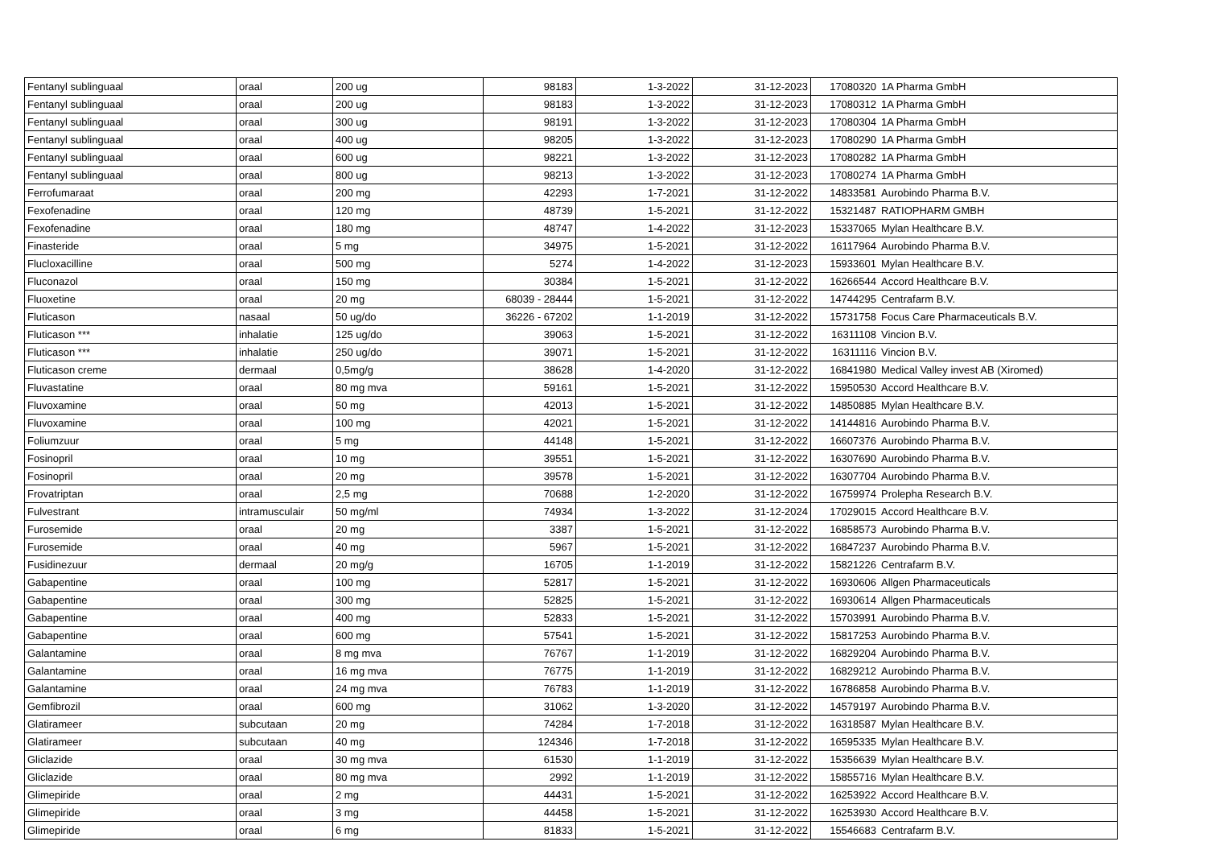| Fentanyl sublinguaal | oraal | 200 ug | 98183 | 1-3-2022 | 31-12-2023 | 17080320 | 1A Pharma GmbH |
| Fentanyl sublinguaal | oraal | 200 ug | 98183 | 1-3-2022 | 31-12-2023 | 17080312 | 1A Pharma GmbH |
| Fentanyl sublinguaal | oraal | 300 ug | 98191 | 1-3-2022 | 31-12-2023 | 17080304 | 1A Pharma GmbH |
| Fentanyl sublinguaal | oraal | 400 ug | 98205 | 1-3-2022 | 31-12-2023 | 17080290 | 1A Pharma GmbH |
| Fentanyl sublinguaal | oraal | 600 ug | 98221 | 1-3-2022 | 31-12-2023 | 17080282 | 1A Pharma GmbH |
| Fentanyl sublinguaal | oraal | 800 ug | 98213 | 1-3-2022 | 31-12-2023 | 17080274 | 1A Pharma GmbH |
| Ferrofumaraat | oraal | 200 mg | 42293 | 1-7-2021 | 31-12-2022 | 14833581 | Aurobindo Pharma B.V. |
| Fexofenadine | oraal | 120 mg | 48739 | 1-5-2021 | 31-12-2022 | 15321487 | RATIOPHARM GMBH |
| Fexofenadine | oraal | 180 mg | 48747 | 1-4-2022 | 31-12-2023 | 15337065 | Mylan Healthcare B.V. |
| Finasteride | oraal | 5 mg | 34975 | 1-5-2021 | 31-12-2022 | 16117964 | Aurobindo Pharma B.V. |
| Flucloxacilline | oraal | 500 mg | 5274 | 1-4-2022 | 31-12-2023 | 15933601 | Mylan Healthcare B.V. |
| Fluconazol | oraal | 150 mg | 30384 | 1-5-2021 | 31-12-2022 | 16266544 | Accord Healthcare B.V. |
| Fluoxetine | oraal | 20 mg | 68039 - 28444 | 1-5-2021 | 31-12-2022 | 14744295 | Centrafarm B.V. |
| Fluticason | nasaal | 50 ug/do | 36226 - 67202 | 1-1-2019 | 31-12-2022 | 15731758 | Focus Care Pharmaceuticals B.V. |
| Fluticason *** | inhalatie | 125 ug/do | 39063 | 1-5-2021 | 31-12-2022 | 16311108 | Vincion B.V. |
| Fluticason *** | inhalatie | 250 ug/do | 39071 | 1-5-2021 | 31-12-2022 | 16311116 | Vincion B.V. |
| Fluticason creme | dermaal | 0,5mg/g | 38628 | 1-4-2020 | 31-12-2022 | 16841980 | Medical Valley invest AB (Xiromed) |
| Fluvastatine | oraal | 80 mg mva | 59161 | 1-5-2021 | 31-12-2022 | 15950530 | Accord Healthcare B.V. |
| Fluvoxamine | oraal | 50 mg | 42013 | 1-5-2021 | 31-12-2022 | 14850885 | Mylan Healthcare B.V. |
| Fluvoxamine | oraal | 100 mg | 42021 | 1-5-2021 | 31-12-2022 | 14144816 | Aurobindo Pharma B.V. |
| Foliumzuur | oraal | 5 mg | 44148 | 1-5-2021 | 31-12-2022 | 16607376 | Aurobindo Pharma B.V. |
| Fosinopril | oraal | 10 mg | 39551 | 1-5-2021 | 31-12-2022 | 16307690 | Aurobindo Pharma B.V. |
| Fosinopril | oraal | 20 mg | 39578 | 1-5-2021 | 31-12-2022 | 16307704 | Aurobindo Pharma B.V. |
| Frovatriptan | oraal | 2,5 mg | 70688 | 1-2-2020 | 31-12-2022 | 16759974 | Prolepha Research B.V. |
| Fulvestrant | intramusculair | 50 mg/ml | 74934 | 1-3-2022 | 31-12-2024 | 17029015 | Accord Healthcare B.V. |
| Furosemide | oraal | 20 mg | 3387 | 1-5-2021 | 31-12-2022 | 16858573 | Aurobindo Pharma B.V. |
| Furosemide | oraal | 40 mg | 5967 | 1-5-2021 | 31-12-2022 | 16847237 | Aurobindo Pharma B.V. |
| Fusidinezuur | dermaal | 20 mg/g | 16705 | 1-1-2019 | 31-12-2022 | 15821226 | Centrafarm B.V. |
| Gabapentine | oraal | 100 mg | 52817 | 1-5-2021 | 31-12-2022 | 16930606 | Allgen Pharmaceuticals |
| Gabapentine | oraal | 300 mg | 52825 | 1-5-2021 | 31-12-2022 | 16930614 | Allgen Pharmaceuticals |
| Gabapentine | oraal | 400 mg | 52833 | 1-5-2021 | 31-12-2022 | 15703991 | Aurobindo Pharma B.V. |
| Gabapentine | oraal | 600 mg | 57541 | 1-5-2021 | 31-12-2022 | 15817253 | Aurobindo Pharma B.V. |
| Galantamine | oraal | 8 mg mva | 76767 | 1-1-2019 | 31-12-2022 | 16829204 | Aurobindo Pharma B.V. |
| Galantamine | oraal | 16 mg mva | 76775 | 1-1-2019 | 31-12-2022 | 16829212 | Aurobindo Pharma B.V. |
| Galantamine | oraal | 24 mg mva | 76783 | 1-1-2019 | 31-12-2022 | 16786858 | Aurobindo Pharma B.V. |
| Gemfibrozil | oraal | 600 mg | 31062 | 1-3-2020 | 31-12-2022 | 14579197 | Aurobindo Pharma B.V. |
| Glatirameer | subcutaan | 20 mg | 74284 | 1-7-2018 | 31-12-2022 | 16318587 | Mylan Healthcare B.V. |
| Glatirameer | subcutaan | 40 mg | 124346 | 1-7-2018 | 31-12-2022 | 16595335 | Mylan Healthcare B.V. |
| Gliclazide | oraal | 30 mg mva | 61530 | 1-1-2019 | 31-12-2022 | 15356639 | Mylan Healthcare B.V. |
| Gliclazide | oraal | 80 mg mva | 2992 | 1-1-2019 | 31-12-2022 | 15855716 | Mylan Healthcare B.V. |
| Glimepiride | oraal | 2 mg | 44431 | 1-5-2021 | 31-12-2022 | 16253922 | Accord Healthcare B.V. |
| Glimepiride | oraal | 3 mg | 44458 | 1-5-2021 | 31-12-2022 | 16253930 | Accord Healthcare B.V. |
| Glimepiride | oraal | 6 mg | 81833 | 1-5-2021 | 31-12-2022 | 15546683 | Centrafarm B.V. |